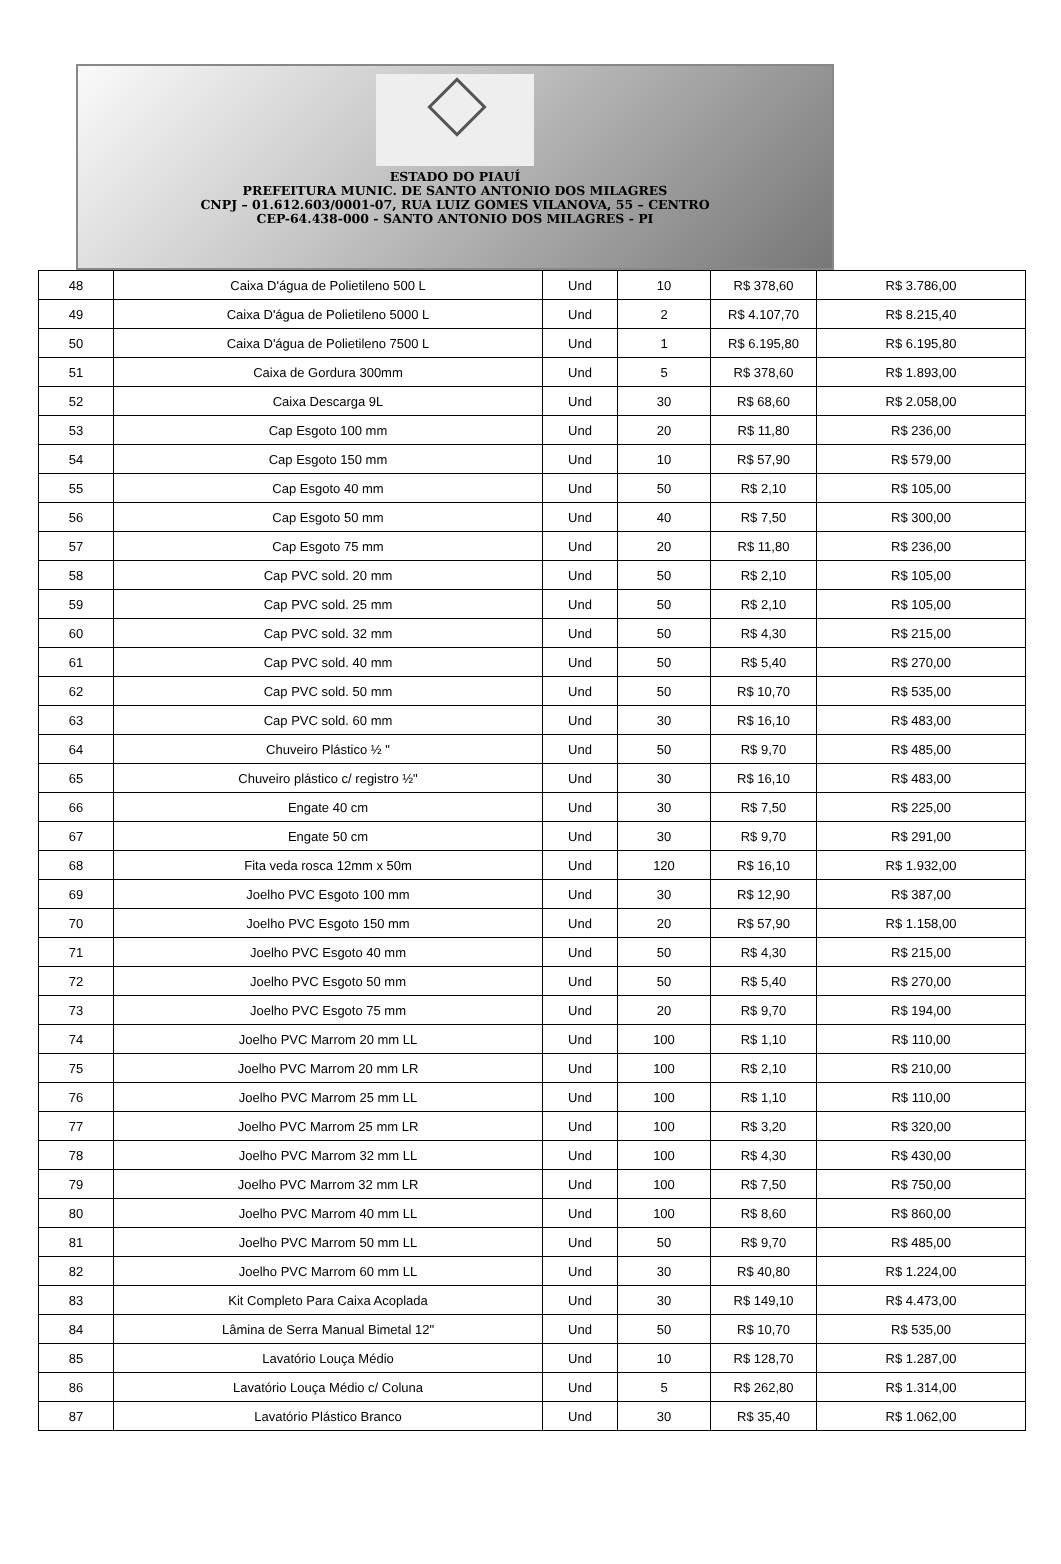ESTADO DO PIAUÍ
PREFEITURA MUNIC. DE SANTO ANTONIO DOS MILAGRES
CNPJ – 01.612.603/0001-07, RUA LUIZ GOMES VILANOVA, 55 – CENTRO
CEP-64.438-000 - SANTO ANTONIO DOS MILAGRES - PI
| 48 | Caixa D'água de Polietileno 500 L | Und | 10 | R$ 378,60 | R$ 3.786,00 |
| 49 | Caixa D'água de Polietileno 5000 L | Und | 2 | R$ 4.107,70 | R$ 8.215,40 |
| 50 | Caixa D'água de Polietileno 7500 L | Und | 1 | R$ 6.195,80 | R$ 6.195,80 |
| 51 | Caixa de Gordura 300mm | Und | 5 | R$ 378,60 | R$ 1.893,00 |
| 52 | Caixa Descarga 9L | Und | 30 | R$ 68,60 | R$ 2.058,00 |
| 53 | Cap Esgoto 100 mm | Und | 20 | R$ 11,80 | R$ 236,00 |
| 54 | Cap Esgoto 150 mm | Und | 10 | R$ 57,90 | R$ 579,00 |
| 55 | Cap Esgoto 40 mm | Und | 50 | R$ 2,10 | R$ 105,00 |
| 56 | Cap Esgoto 50 mm | Und | 40 | R$ 7,50 | R$ 300,00 |
| 57 | Cap Esgoto 75 mm | Und | 20 | R$ 11,80 | R$ 236,00 |
| 58 | Cap PVC sold. 20 mm | Und | 50 | R$ 2,10 | R$ 105,00 |
| 59 | Cap PVC sold. 25 mm | Und | 50 | R$ 2,10 | R$ 105,00 |
| 60 | Cap PVC sold. 32 mm | Und | 50 | R$ 4,30 | R$ 215,00 |
| 61 | Cap PVC sold. 40 mm | Und | 50 | R$ 5,40 | R$ 270,00 |
| 62 | Cap PVC sold. 50 mm | Und | 50 | R$ 10,70 | R$ 535,00 |
| 63 | Cap PVC sold. 60 mm | Und | 30 | R$ 16,10 | R$ 483,00 |
| 64 | Chuveiro Plástico ½ " | Und | 50 | R$ 9,70 | R$ 485,00 |
| 65 | Chuveiro plástico c/ registro ½" | Und | 30 | R$ 16,10 | R$ 483,00 |
| 66 | Engate 40 cm | Und | 30 | R$ 7,50 | R$ 225,00 |
| 67 | Engate 50 cm | Und | 30 | R$ 9,70 | R$ 291,00 |
| 68 | Fita veda rosca 12mm x 50m | Und | 120 | R$ 16,10 | R$ 1.932,00 |
| 69 | Joelho PVC Esgoto 100 mm | Und | 30 | R$ 12,90 | R$ 387,00 |
| 70 | Joelho PVC Esgoto 150 mm | Und | 20 | R$ 57,90 | R$ 1.158,00 |
| 71 | Joelho PVC Esgoto 40 mm | Und | 50 | R$ 4,30 | R$ 215,00 |
| 72 | Joelho PVC Esgoto 50 mm | Und | 50 | R$ 5,40 | R$ 270,00 |
| 73 | Joelho PVC Esgoto 75 mm | Und | 20 | R$ 9,70 | R$ 194,00 |
| 74 | Joelho PVC Marrom 20 mm LL | Und | 100 | R$ 1,10 | R$ 110,00 |
| 75 | Joelho PVC Marrom 20 mm LR | Und | 100 | R$ 2,10 | R$ 210,00 |
| 76 | Joelho PVC Marrom 25 mm LL | Und | 100 | R$ 1,10 | R$ 110,00 |
| 77 | Joelho PVC Marrom 25 mm LR | Und | 100 | R$ 3,20 | R$ 320,00 |
| 78 | Joelho PVC Marrom 32 mm LL | Und | 100 | R$ 4,30 | R$ 430,00 |
| 79 | Joelho PVC Marrom 32 mm LR | Und | 100 | R$ 7,50 | R$ 750,00 |
| 80 | Joelho PVC Marrom 40 mm LL | Und | 100 | R$ 8,60 | R$ 860,00 |
| 81 | Joelho PVC Marrom 50 mm LL | Und | 50 | R$ 9,70 | R$ 485,00 |
| 82 | Joelho PVC Marrom 60 mm LL | Und | 30 | R$ 40,80 | R$ 1.224,00 |
| 83 | Kit Completo Para Caixa Acoplada | Und | 30 | R$ 149,10 | R$ 4.473,00 |
| 84 | Lâmina de Serra Manual Bimetal 12" | Und | 50 | R$ 10,70 | R$ 535,00 |
| 85 | Lavatório Louça Médio | Und | 10 | R$ 128,70 | R$ 1.287,00 |
| 86 | Lavatório Louça Médio c/ Coluna | Und | 5 | R$ 262,80 | R$ 1.314,00 |
| 87 | Lavatório Plástico Branco | Und | 30 | R$ 35,40 | R$ 1.062,00 |